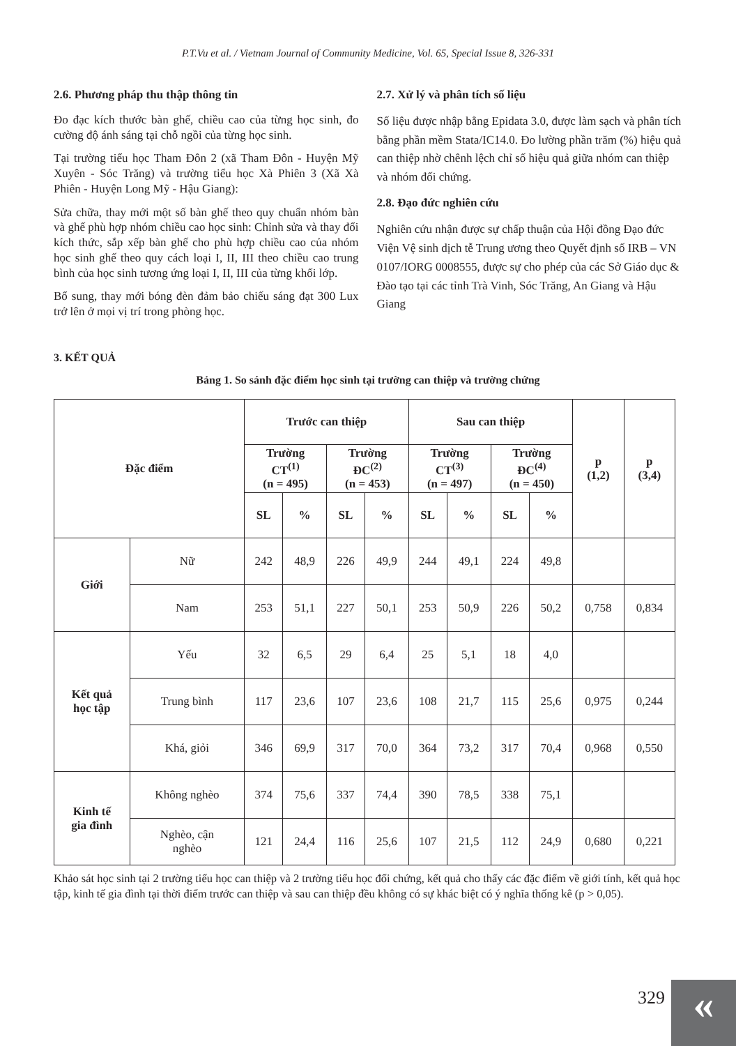P.T.Vu et al. / Vietnam Journal of Community Medicine, Vol. 65, Special Issue 8, 326-331
2.6. Phương pháp thu thập thông tin
Đo đạc kích thước bàn ghế, chiều cao của từng học sinh, đo cường độ ánh sáng tại chỗ ngồi của từng học sinh.
Tại trường tiểu học Tham Đôn 2 (xã Tham Đôn - Huyện Mỹ Xuyên - Sóc Trăng) và trường tiểu học Xà Phiên 3 (Xã Xà Phiên - Huyện Long Mỹ - Hậu Giang):
Sửa chữa, thay mới một số bàn ghế theo quy chuẩn nhóm bàn và ghế phù hợp nhóm chiều cao học sinh: Chỉnh sửa và thay đổi kích thức, sắp xếp bàn ghế cho phù hợp chiều cao của nhóm học sinh ghế theo quy cách loại I, II, III theo chiều cao trung bình của học sinh tương ứng loại I, II, III của từng khối lớp.
Bổ sung, thay mới bóng đèn đảm bảo chiếu sáng đạt 300 Lux trở lên ở mọi vị trí trong phòng học.
2.7. Xử lý và phân tích số liệu
Số liệu được nhập bằng Epidata 3.0, được làm sạch và phân tích bằng phần mềm Stata/IC14.0. Đo lường phần trăm (%) hiệu quả can thiệp nhờ chênh lệch chỉ số hiệu quả giữa nhóm can thiệp và nhóm đối chứng.
2.8. Đạo đức nghiên cứu
Nghiên cứu nhận được sự chấp thuận của Hội đồng Đạo đức Viện Vệ sinh dịch tễ Trung ương theo Quyết định số IRB – VN 0107/IORG 0008555, được sự cho phép của các Sở Giáo dục & Đào tạo tại các tỉnh Trà Vinh, Sóc Trăng, An Giang và Hậu Giang
3. KẾT QUẢ
Bảng 1. So sánh đặc điểm học sinh tại trường can thiệp và trường chứng
| Đặc điểm | | Trước can thiệp | | | | Sau can thiệp | | | | p (1,2) | p (3,4) |
| --- | --- | --- | --- | --- | --- | --- | --- | --- | --- | --- | --- |
| | | Trường CT<sup>(1)</sup> (n = 495) | | Trường ĐC<sup>(2)</sup> (n = 453) | | Trường CT<sup>(3)</sup> (n = 497) | | Trường ĐC<sup>(4)</sup> (n = 450) | | | |
| | | SL | % | SL | % | SL | % | SL | % | | |
| Giới | Nữ | 242 | 48,9 | 226 | 49,9 | 244 | 49,1 | 224 | 49,8 | | |
| | Nam | 253 | 51,1 | 227 | 50,1 | 253 | 50,9 | 226 | 50,2 | 0,758 | 0,834 |
| Kết quả học tập | Yếu | 32 | 6,5 | 29 | 6,4 | 25 | 5,1 | 18 | 4,0 | | |
| | Trung bình | 117 | 23,6 | 107 | 23,6 | 108 | 21,7 | 115 | 25,6 | 0,975 | 0,244 |
| | Khá, giỏi | 346 | 69,9 | 317 | 70,0 | 364 | 73,2 | 317 | 70,4 | 0,968 | 0,550 |
| Kinh tế gia đình | Không nghèo | 374 | 75,6 | 337 | 74,4 | 390 | 78,5 | 338 | 75,1 | | |
| | Nghèo, cận nghèo | 121 | 24,4 | 116 | 25,6 | 107 | 21,5 | 112 | 24,9 | 0,680 | 0,221 |
Khảo sát học sinh tại 2 trường tiểu học can thiệp và 2 trường tiểu học đối chứng, kết quả cho thấy các đặc điểm về giới tính, kết quả học tập, kinh tế gia đình tại thời điểm trước can thiệp và sau can thiệp đều không có sự khác biệt có ý nghĩa thống kê (p > 0,05).
329 «